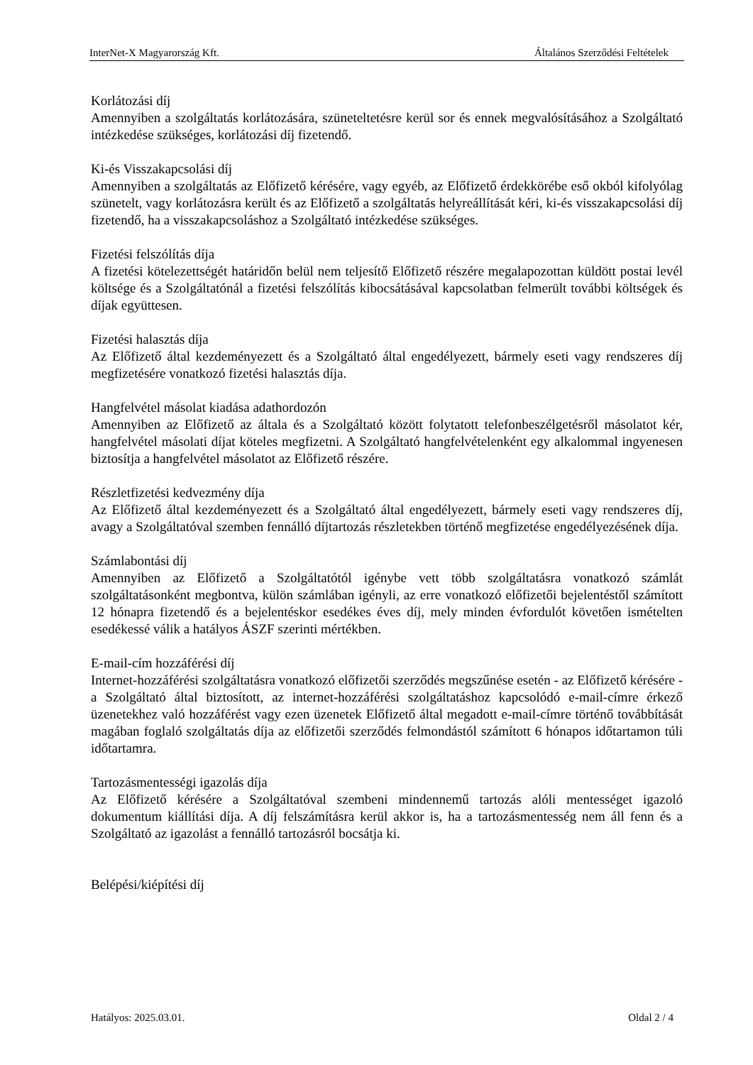InterNet-X Magyarország Kft. Általános Szerződési Feltételek
Korlátozási díj
Amennyiben a szolgáltatás korlátozására, szüneteltetésre kerül sor és ennek megvalósításához a Szolgáltató intézkedése szükséges, korlátozási díj fizetendő.
Ki-és Visszakapcsolási díj
Amennyiben a szolgáltatás az Előfizető kérésére, vagy egyéb, az Előfizető érdekkörébe eső okból kifolyólag szünetelt, vagy korlátozásra került és az Előfizető a szolgáltatás helyreállítását kéri, ki-és visszakapcsolási díj fizetendő, ha a visszakapcsoláshoz a Szolgáltató intézkedése szükséges.
Fizetési felszólítás díja
A fizetési kötelezettségét határidőn belül nem teljesítő Előfizető részére megalapozottan küldött postai levél költsége és a Szolgáltatónál a fizetési felszólítás kibocsátásával kapcsolatban felmerült további költségek és díjak együttesen.
Fizetési halasztás díja
Az Előfizető által kezdeményezett és a Szolgáltató által engedélyezett, bármely eseti vagy rendszeres díj megfizetésére vonatkozó fizetési halasztás díja.
Hangfelvétel másolat kiadása adathordozón
Amennyiben az Előfizető az általa és a Szolgáltató között folytatott telefonbeszélgetésről másolatot kér, hangfelvétel másolati díjat köteles megfizetni. A Szolgáltató hangfelvételenként egy alkalommal ingyenesen biztosítja a hangfelvétel másolatot az Előfizető részére.
Részletfizetési kedvezmény díja
Az Előfizető által kezdeményezett és a Szolgáltató által engedélyezett, bármely eseti vagy rendszeres díj, avagy a Szolgáltatóval szemben fennálló díjtartozás részletekben történő megfizetése engedélyezésének díja.
Számlabontási díj
Amennyiben az Előfizető a Szolgáltatótól igénybe vett több szolgáltatásra vonatkozó számlát szolgáltatásonként megbontva, külön számlában igényli, az erre vonatkozó előfizetői bejelentéstől számított 12 hónapra fizetendő és a bejelentéskor esedékes éves díj, mely minden évfordulót követően ismételten esedékessé válik a hatályos ÁSZF szerinti mértékben.
E-mail-cím hozzáférési díj
Internet-hozzáférési szolgáltatásra vonatkozó előfizetői szerződés megszűnése esetén - az Előfizető kérésére - a Szolgáltató által biztosított, az internet-hozzáférési szolgáltatáshoz kapcsolódó e-mail-címre érkező üzenetekhez való hozzáférést vagy ezen üzenetek Előfizető által megadott e-mail-címre történő továbbítását magában foglaló szolgáltatás díja az előfizetői szerződés felmondástól számított 6 hónapos időtartamon túli időtartamra.
Tartozásmentességi igazolás díja
Az Előfizető kérésére a Szolgáltatóval szembeni mindennemű tartozás alóli mentességet igazoló dokumentum kiállítási díja. A díj felszámításra kerül akkor is, ha a tartozásmentesség nem áll fenn és a Szolgáltató az igazolást a fennálló tartozásról bocsátja ki.
Belépési/kiépítési díj
Hatályos: 2025.03.01. Oldal 2 / 4